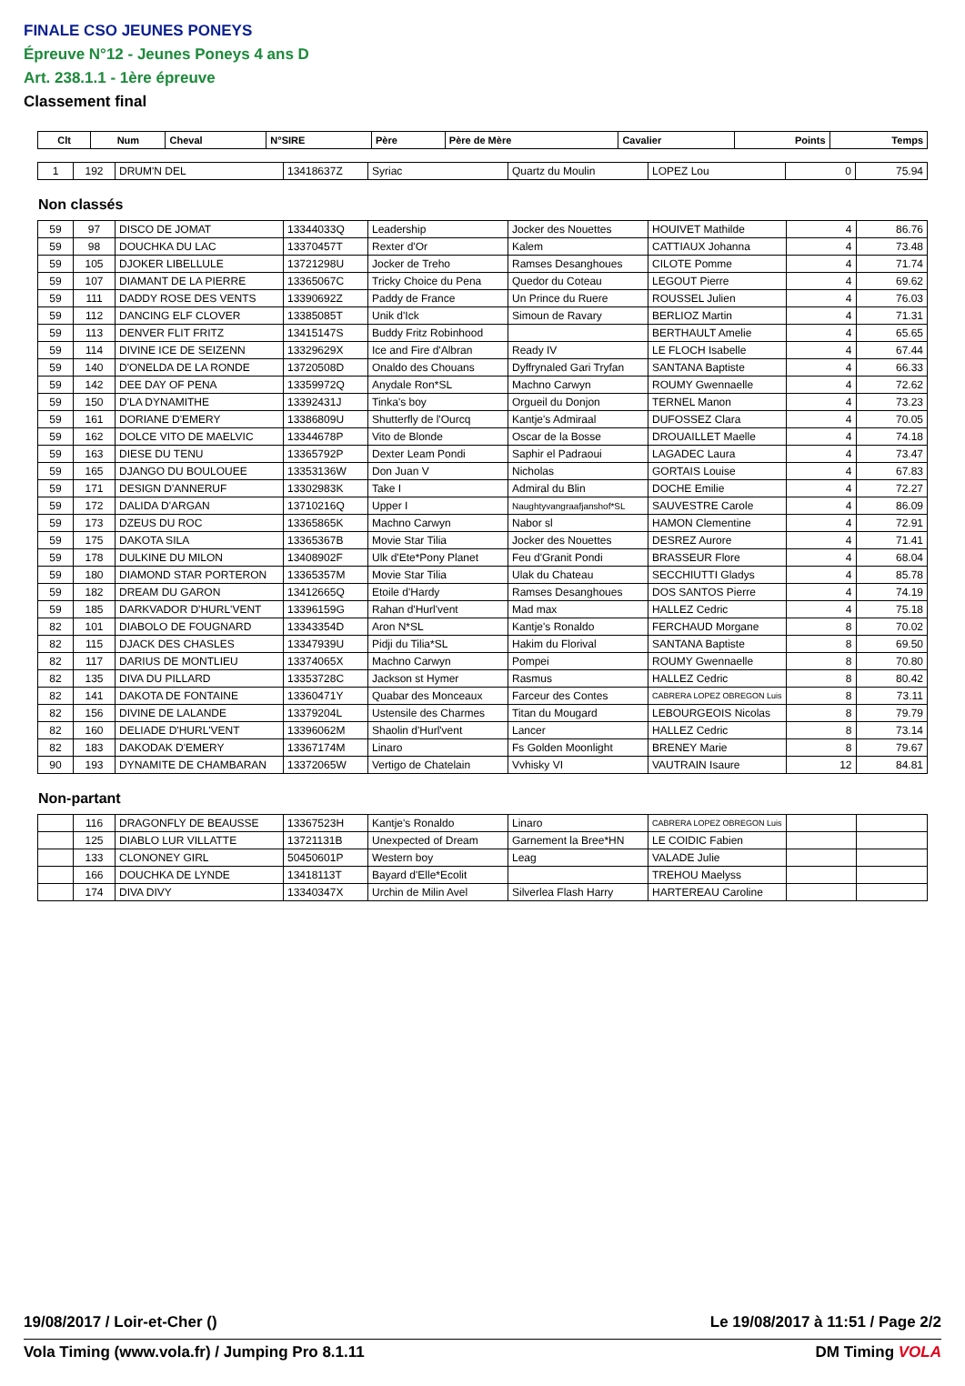FINALE CSO JEUNES PONEYS
Épreuve N°12 - Jeunes Poneys 4 ans D
Art. 238.1.1 - 1ère épreuve
Classement final
| Clt | Num | Cheval | N°SIRE | Père | Père de Mère | Cavalier | Points | Temps |
| --- | --- | --- | --- | --- | --- | --- | --- | --- |
| 1 | 192 | DRUM'N DEL | 13418637Z | Syriac | Quartz du Moulin | LOPEZ Lou | 0 | 75.94 |
Non classés
| 59 | 97 | DISCO DE JOMAT | 13344033Q | Leadership | Jocker des Nouettes | HOUIVET Mathilde | 4 | 86.76 |
| 59 | 98 | DOUCHKA DU LAC | 13370457T | Rexter d'Or | Kalem | CATTIAUX Johanna | 4 | 73.48 |
| 59 | 105 | DJOKER LIBELLULE | 13721298U | Jocker de Treho | Ramses Desanghoues | CILOTE Pomme | 4 | 71.74 |
| 59 | 107 | DIAMANT DE LA PIERRE | 13365067C | Tricky Choice du Pena | Quedor du Coteau | LEGOUT Pierre | 4 | 69.62 |
| 59 | 111 | DADDY ROSE DES VENTS | 13390692Z | Paddy de France | Un Prince du Ruere | ROUSSEL Julien | 4 | 76.03 |
| 59 | 112 | DANCING ELF CLOVER | 13385085T | Unik d'Ick | Simoun de Ravary | BERLIOZ Martin | 4 | 71.31 |
| 59 | 113 | DENVER FLIT FRITZ | 13415147S | Buddy Fritz Robinhood | | BERTHAULT Amelie | 4 | 65.65 |
| 59 | 114 | DIVINE ICE DE SEIZENN | 13329629X | Ice and Fire d'Albran | Ready IV | LE FLOCH Isabelle | 4 | 67.44 |
| 59 | 140 | D'ONELDA DE LA RONDE | 13720508D | Onaldo des Chouans | Dyffrynaled Gari Tryfan | SANTANA Baptiste | 4 | 66.33 |
| 59 | 142 | DEE DAY OF PENA | 13359972Q | Anydale Ron*SL | Machno Carwyn | ROUMY Gwennaelle | 4 | 72.62 |
| 59 | 150 | D'LA DYNAMITHE | 13392431J | Tinka's boy | Orgueil du Donjon | TERNEL Manon | 4 | 73.23 |
| 59 | 161 | DORIANE D'EMERY | 13386809U | Shutterfly de l'Ourcq | Kantje's Admiraal | DUFOSSEZ Clara | 4 | 70.05 |
| 59 | 162 | DOLCE VITO DE MAELVIC | 13344678P | Vito de Blonde | Oscar de la Bosse | DROUAILLET Maelle | 4 | 74.18 |
| 59 | 163 | DIESE DU TENU | 13365792P | Dexter Leam Pondi | Saphir el Padraoui | LAGADEC Laura | 4 | 73.47 |
| 59 | 165 | DJANGO DU BOULOUEE | 13353136W | Don Juan V | Nicholas | GORTAIS Louise | 4 | 67.83 |
| 59 | 171 | DESIGN D'ANNERUF | 13302983K | Take I | Admiral du Blin | DOCHE Emilie | 4 | 72.27 |
| 59 | 172 | DALIDA D'ARGAN | 13710216Q | Upper I | Naughtyvangraafjanshof*SL | SAUVESTRE Carole | 4 | 86.09 |
| 59 | 173 | DZEUS DU ROC | 13365865K | Machno Carwyn | Nabor sl | HAMON Clementine | 4 | 72.91 |
| 59 | 175 | DAKOTA SILA | 13365367B | Movie Star Tilia | Jocker des Nouettes | DESREZ Aurore | 4 | 71.41 |
| 59 | 178 | DULKINE DU MILON | 13408902F | Ulk d'Ete*Pony Planet | Feu d'Granit Pondi | BRASSEUR Flore | 4 | 68.04 |
| 59 | 180 | DIAMOND STAR PORTERON | 13365357M | Movie Star Tilia | Ulak du Chateau | SECCHIUTTI Gladys | 4 | 85.78 |
| 59 | 182 | DREAM DU GARON | 13412665Q | Etoile d'Hardy | Ramses Desanghoues | DOS SANTOS Pierre | 4 | 74.19 |
| 59 | 185 | DARKVADOR D'HURL'VENT | 13396159G | Rahan d'Hurl'vent | Mad max | HALLEZ Cedric | 4 | 75.18 |
| 82 | 101 | DIABOLO DE FOUGNARD | 13343354D | Aron N*SL | Kantje's Ronaldo | FERCHAUD Morgane | 8 | 70.02 |
| 82 | 115 | DJACK DES CHASLES | 13347939U | Pidji du Tilia*SL | Hakim du Florival | SANTANA Baptiste | 8 | 69.50 |
| 82 | 117 | DARIUS DE MONTLIEU | 13374065X | Machno Carwyn | Pompei | ROUMY Gwennaelle | 8 | 70.80 |
| 82 | 135 | DIVA DU PILLARD | 13353728C | Jackson st Hymer | Rasmus | HALLEZ Cedric | 8 | 80.42 |
| 82 | 141 | DAKOTA DE FONTAINE | 13360471Y | Quabar des Monceaux | Farceur des Contes | CABRERA LOPEZ OBREGON Luis | 8 | 73.11 |
| 82 | 156 | DIVINE DE LALANDE | 13379204L | Ustensile des Charmes | Titan du Mougard | LEBOURGEOIS Nicolas | 8 | 79.79 |
| 82 | 160 | DELIADE D'HURL'VENT | 13396062M | Shaolin d'Hurl'vent | Lancer | HALLEZ Cedric | 8 | 73.14 |
| 82 | 183 | DAKODAK D'EMERY | 13367174M | Linaro | Fs Golden Moonlight | BRENEY Marie | 8 | 79.67 |
| 90 | 193 | DYNAMITE DE CHAMBARAN | 13372065W | Vertigo de Chatelain | Vvhisky VI | VAUTRAIN Isaure | 12 | 84.81 |
Non-partant
| | 116 | DRAGONFLY DE BEAUSSE | 13367523H | Kantje's Ronaldo | Linaro | CABRERA LOPEZ OBREGON Luis | | |
| | 125 | DIABLO LUR VILLATTE | 13721131B | Unexpected of Dream | Garnement la Bree*HN | LE COIDIC Fabien | | |
| | 133 | CLONONEY GIRL | 50450601P | Western boy | Leag | VALADE Julie | | |
| | 166 | DOUCHKA DE LYNDE | 13418113T | Bayard d'Elle*Ecolit | | TREHOU Maelyss | | |
| | 174 | DIVA DIVY | 13340347X | Urchin de Milin Avel | Silverlea Flash Harry | HARTEREAU Caroline | | |
19/08/2017 / Loir-et-Cher () Le 19/08/2017 à 11:51 / Page 2/2
Vola Timing (www.vola.fr) / Jumping Pro 8.1.11 DM Timing VOLA